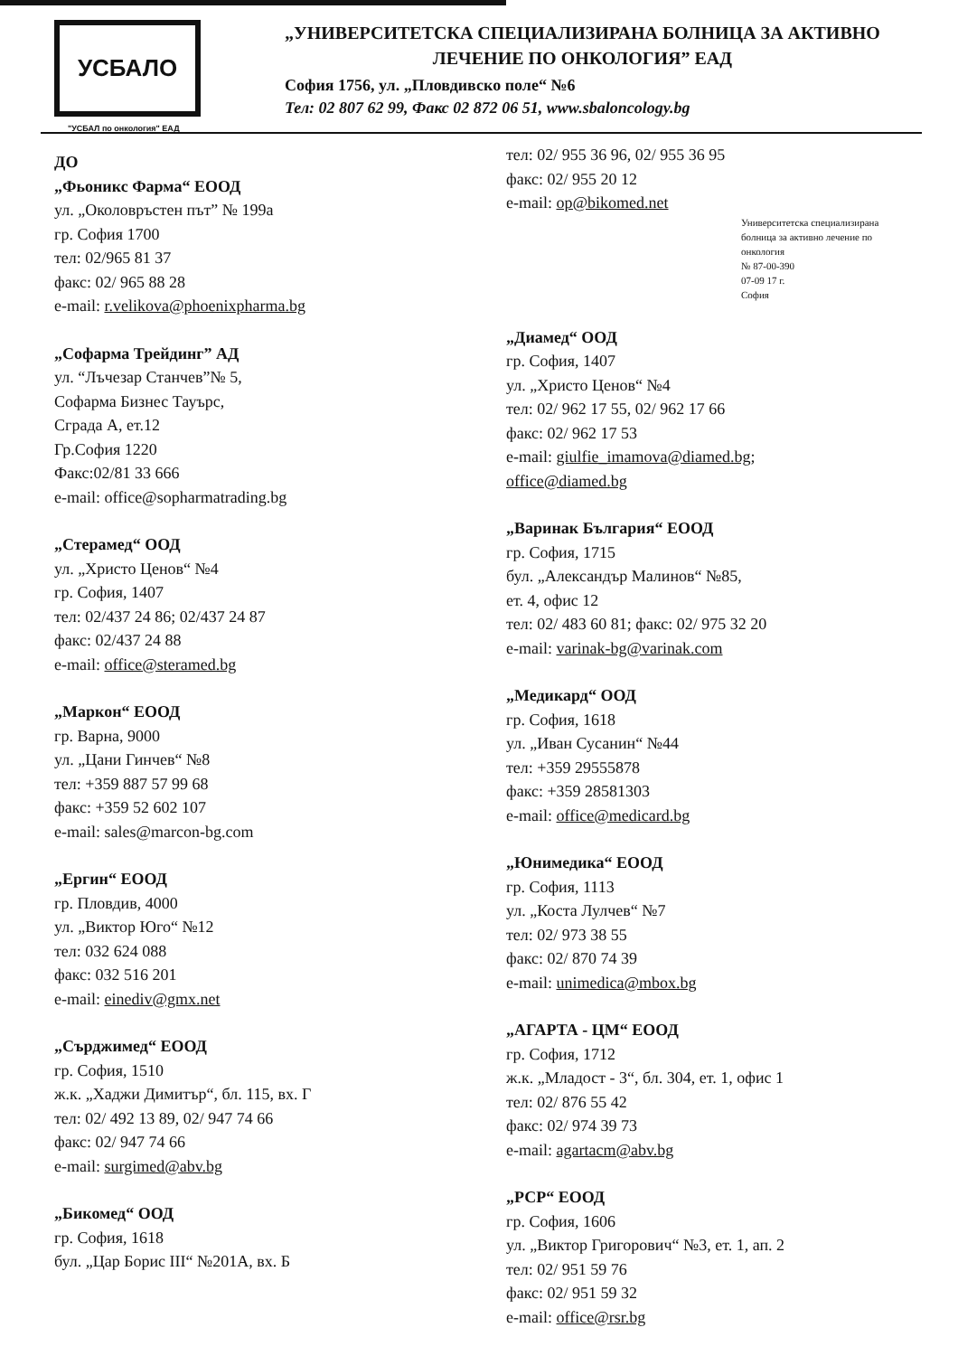УСБАЛО
"УСБАЛ по онкология" ЕАД
„УНИВЕРСИТЕТСКА СПЕЦИАЛИЗИРАНА БОЛНИЦА ЗА АКТИВНО
ЛЕЧЕНИЕ ПО ОНКОЛОГИЯ” ЕАД
София 1756, ул. „Пловдивско поле“ №6
Тел: 02 807 62 99, Факс 02 872 06 51, www.sbaloncology.bg
ДО
„Фьоникс Фарма“ ЕООД
ул. „Околовръстен път” № 199а
гр. София 1700
тел: 02/965 81 37
факс: 02/ 965 88 28
e-mail: r.velikova@phoenixpharma.bg
„Софарма Трейдинг” АД
ул. “Лъчезар Станчев”№ 5,
Софарма Бизнес Тауърс,
Сграда А, ет.12
Гр.София 1220
Факс:02/81 33 666
e-mail: office@sopharmatrading.bg
„Стерамед“ ООД
ул. „Христо Ценов“ №4
гр. София, 1407
тел: 02/437 24 86; 02/437 24 87
факс: 02/437 24 88
e-mail: office@steramed.bg
„Маркон“ ЕООД
гр. Варна, 9000
ул. „Цани Гинчев“ №8
тел: +359 887 57 99 68
факс: +359 52 602 107
e-mail: sales@marcon-bg.com
„Ергин“ ЕООД
гр. Пловдив, 4000
ул. „Виктор Юго“ №12
тел: 032 624 088
факс: 032 516 201
e-mail: einediv@gmx.net
„Сърджимед“ ЕООД
гр. София, 1510
ж.к. „Хаджи Димитър“, бл. 115, вх. Г
тел: 02/ 492 13 89, 02/ 947 74 66
факс: 02/ 947 74 66
e-mail: surgimed@abv.bg
„Бикомед“ ООД
гр. София, 1618
бул. „Цар Борис III“ №201А, вх. Б
тел: 02/ 955 36 96, 02/ 955 36 95
факс: 02/ 955 20 12
e-mail: op@bikomed.net
Университетска специализирана болница за активно лечение по онкология
№ 87-00-390
07-09 17 г.
София
„Диамед“ ООД
гр. София, 1407
ул. „Христо Ценов“ №4
тел: 02/ 962 17 55, 02/ 962 17 66
факс: 02/ 962 17 53
e-mail: giulfie_imamova@diamed.bg;
office@diamed.bg
„Варинак България“ ЕООД
гр. София, 1715
бул. „Александър Малинов“ №85,
ет. 4, офис 12
тел: 02/ 483 60 81; факс: 02/ 975 32 20
e-mail: varinak-bg@varinak.com
„Медикард“ ООД
гр. София, 1618
ул. „Иван Сусанин“ №44
тел: +359 29555878
факс: +359 28581303
e-mail: office@medicard.bg
„Юнимедика“ ЕООД
гр. София, 1113
ул. „Коста Лулчев“ №7
тел: 02/ 973 38 55
факс: 02/ 870 74 39
e-mail: unimedica@mbox.bg
„АГАРТА - ЦМ“ ЕООД
гр. София, 1712
ж.к. „Младост - 3“, бл. 304, ет. 1, офис 1
тел: 02/ 876 55 42
факс: 02/ 974 39 73
e-mail: agartacm@abv.bg
„РСР“ ЕООД
гр. София, 1606
ул. „Виктор Григорович“ №3, ет. 1, ап. 2
тел: 02/ 951 59 76
факс: 02/ 951 59 32
e-mail: office@rsr.bg